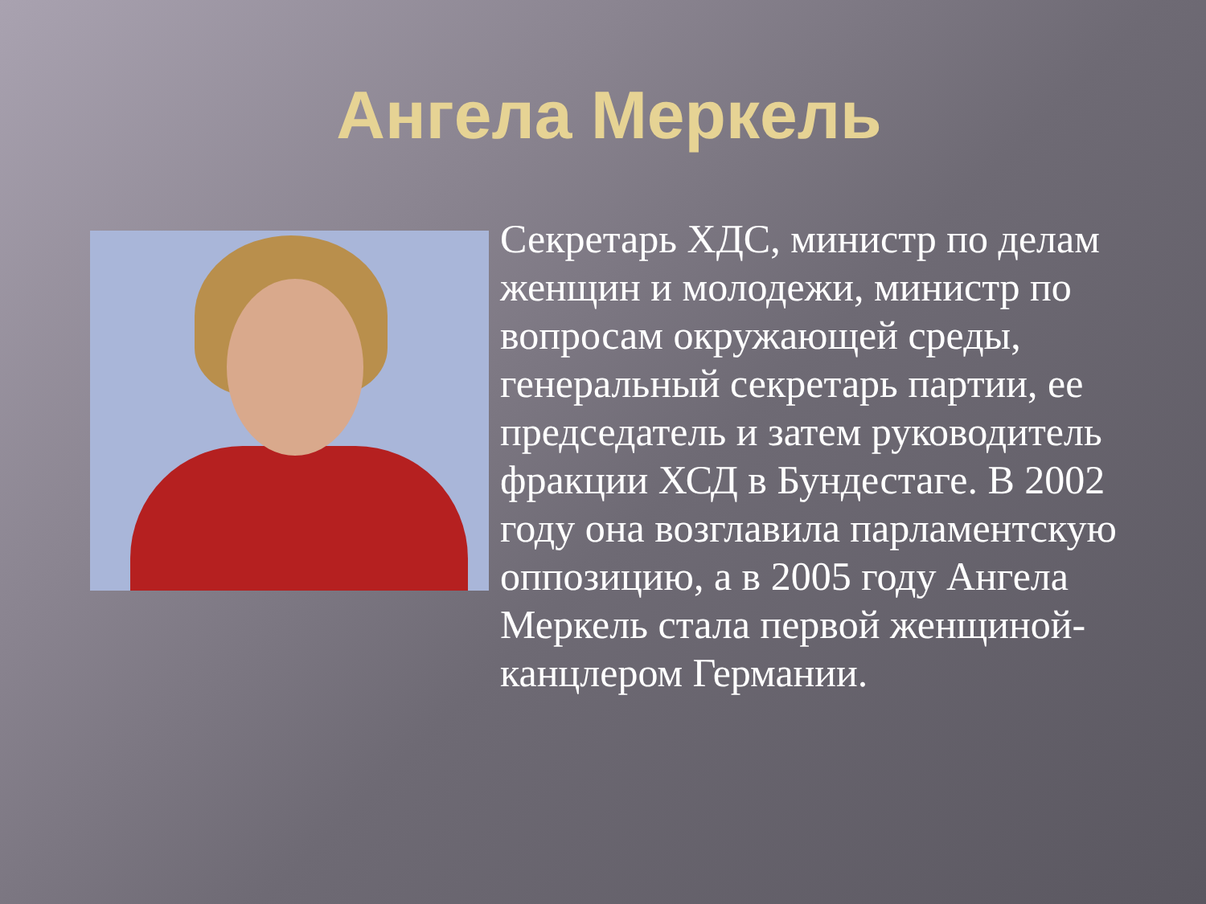Ангела Меркель
Секретарь ХДС, министр по делам женщин и молодежи, министр по вопросам окружающей среды, генеральный секретарь партии, ее председатель и затем руководитель фракции ХСД в Бундестаге. В 2002 году она возглавила парламентскую оппозицию, а в 2005 году Ангела Меркель стала первой женщиной-канцлером Германии.